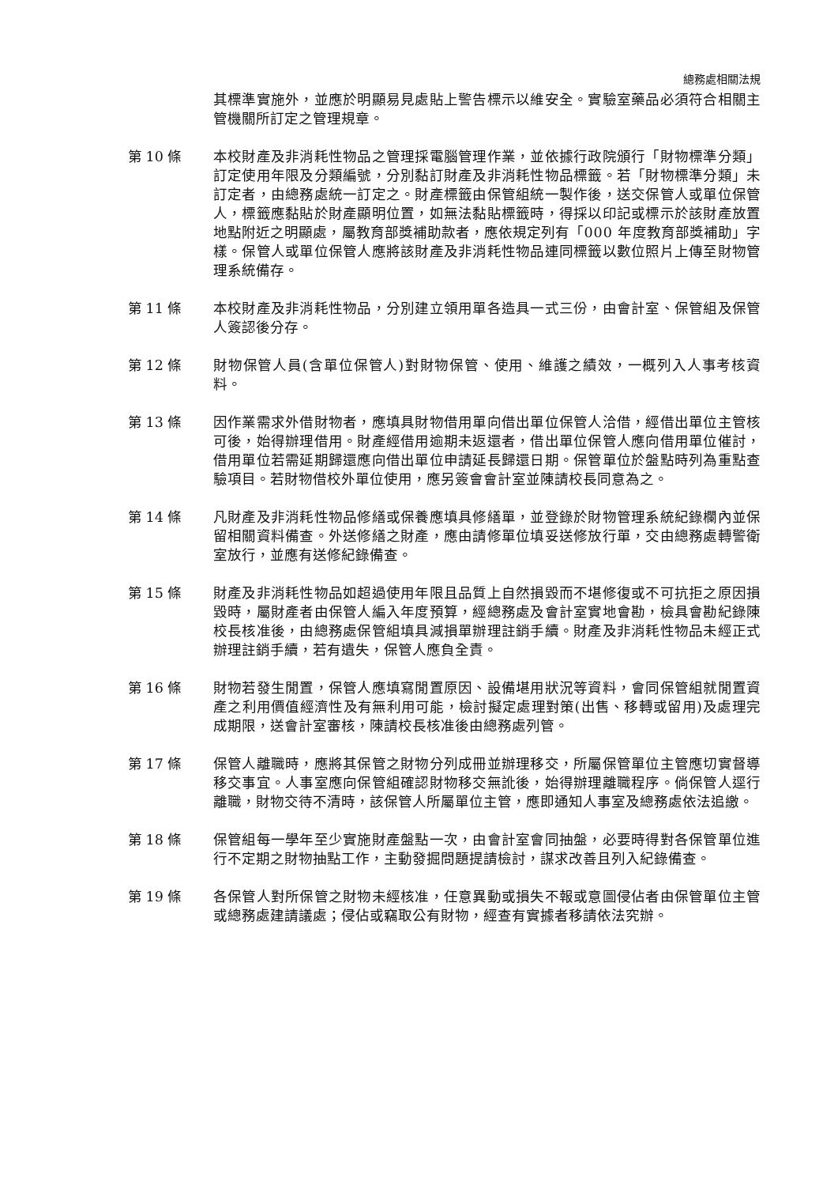總務處相關法規
其標準實施外，並應於明顯易見處貼上警告標示以維安全。實驗室藥品必須符合相關主管機關所訂定之管理規章。
第 10 條 本校財產及非消耗性物品之管理採電腦管理作業，並依據行政院頒行「財物標準分類」訂定使用年限及分類編號，分別黏訂財產及非消耗性物品標籤。若「財物標準分類」未訂定者，由總務處統一訂定之。財產標籤由保管組統一製作後，送交保管人或單位保管人，標籤應黏貼於財產顯明位置，如無法黏貼標籤時，得採以印記或標示於該財產放置地點附近之明顯處，屬教育部獎補助款者，應依規定列有「000 年度教育部獎補助」字樣。保管人或單位保管人應將該財產及非消耗性物品連同標籤以數位照片上傳至財物管理系統備存。
第 11 條 本校財產及非消耗性物品，分別建立領用單各造具一式三份，由會計室、保管組及保管人簽認後分存。
第 12 條 財物保管人員(含單位保管人)對財物保管、使用、維護之績效，一概列入人事考核資料。
第 13 條 因作業需求外借財物者，應填具財物借用單向借出單位保管人洽借，經借出單位主管核可後，始得辦理借用。財產經借用逾期未返還者，借出單位保管人應向借用單位催討，借用單位若需延期歸還應向借出單位申請延長歸還日期。保管單位於盤點時列為重點查驗項目。若財物借校外單位使用，應另簽會會計室並陳請校長同意為之。
第 14 條 凡財產及非消耗性物品修繕或保養應填具修繕單，並登錄於財物管理系統紀錄欄內並保留相關資料備查。外送修繕之財產，應由請修單位填妥送修放行單，交由總務處轉警衛室放行，並應有送修紀錄備查。
第 15 條 財產及非消耗性物品如超過使用年限且品質上自然損毀而不堪修復或不可抗拒之原因損毀時，屬財產者由保管人編入年度預算，經總務處及會計室實地會勘，檢具會勘紀錄陳校長核准後，由總務處保管組填具減損單辦理註銷手續。財產及非消耗性物品未經正式辦理註銷手續，若有遺失，保管人應負全責。
第 16 條 財物若發生閒置，保管人應填寫閒置原因、設備堪用狀況等資料，會同保管組就閒置資產之利用價值經濟性及有無利用可能，檢討擬定處理對策(出售、移轉或留用)及處理完成期限，送會計室審核，陳請校長核准後由總務處列管。
第 17 條 保管人離職時，應將其保管之財物分列成冊並辦理移交，所屬保管單位主管應切實督導移交事宜。人事室應向保管組確認財物移交無訛後，始得辦理離職程序。倘保管人逕行離職，財物交待不清時，該保管人所屬單位主管，應即通知人事室及總務處依法追繳。
第 18 條 保管組每一學年至少實施財產盤點一次，由會計室會同抽盤，必要時得對各保管單位進行不定期之財物抽點工作，主動發掘問題提請檢討，謀求改善且列入紀錄備查。
第 19 條 各保管人對所保管之財物未經核准，任意異動或損失不報或意圖侵佔者由保管單位主管或總務處建請議處；侵佔或竊取公有財物，經查有實據者移請依法究辦。